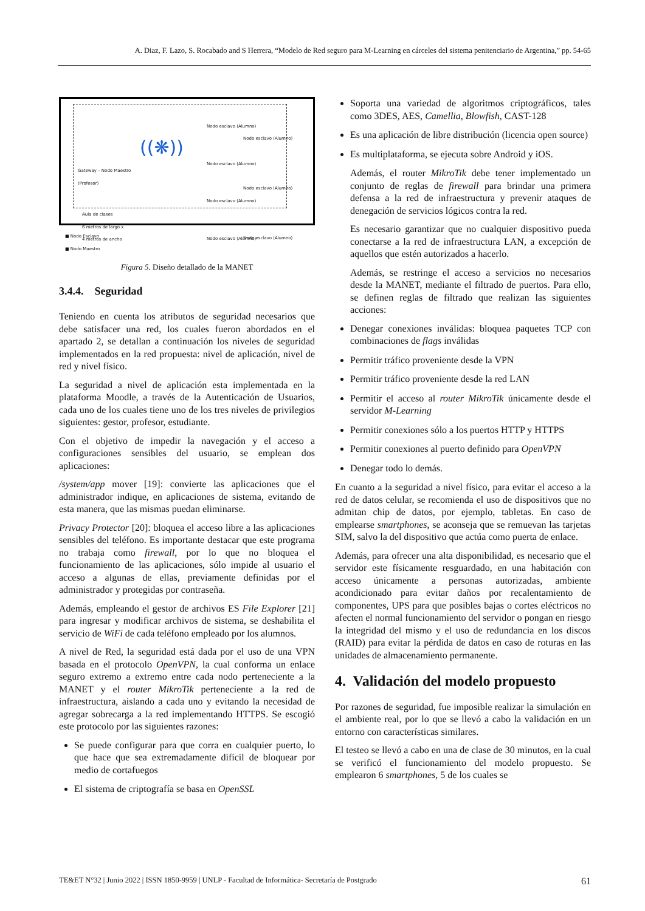A. Diaz, F. Lazo, S. Rocabado and S Herrera, “Modelo de Red seguro para M-Learning en cárceles del sistema penitenciario de Argentina,” pp. 54-65
Gateway – Nodo Maestro
(Profesor)
((❋))
Nodo esclavo (Alumno)
Nodo esclavo (Alumno)
Nodo esclavo (Alumno)
Nodo esclavo (Alumno)
Nodo esclavo (Alumno)
Nodo esclavo (Alumno)
Nodo esclavo (Alumno)
Aula de clases
6 metros de largo x
4 metros de ancho
■ Nodo Esclavo
■ Nodo Maestro
Figura 5. Diseño detallado de la MANET
3.4.4. Seguridad
Teniendo en cuenta los atributos de seguridad necesarios que debe satisfacer una red, los cuales fueron abordados en el apartado 2, se detallan a continuación los niveles de seguridad implementados en la red propuesta: nivel de aplicación, nivel de red y nivel físico.
La seguridad a nivel de aplicación esta implementada en la plataforma Moodle, a través de la Autenticación de Usuarios, cada uno de los cuales tiene uno de los tres niveles de privilegios siguientes: gestor, profesor, estudiante.
Con el objetivo de impedir la navegación y el acceso a configuraciones sensibles del usuario, se emplean dos aplicaciones:
/system/app mover [19]: convierte las aplicaciones que el administrador indique, en aplicaciones de sistema, evitando de esta manera, que las mismas puedan eliminarse.
Privacy Protector [20]: bloquea el acceso libre a las aplicaciones sensibles del teléfono. Es importante destacar que este programa no trabaja como firewall, por lo que no bloquea el funcionamiento de las aplicaciones, sólo impide al usuario el acceso a algunas de ellas, previamente definidas por el administrador y protegidas por contraseña.
Además, empleando el gestor de archivos ES File Explorer [21] para ingresar y modificar archivos de sistema, se deshabilita el servicio de WiFi de cada teléfono empleado por los alumnos.
A nivel de Red, la seguridad está dada por el uso de una VPN basada en el protocolo OpenVPN, la cual conforma un enlace seguro extremo a extremo entre cada nodo perteneciente a la MANET y el router MikroTik perteneciente a la red de infraestructura, aislando a cada uno y evitando la necesidad de agregar sobrecarga a la red implementando HTTPS. Se escogió este protocolo por las siguientes razones:
Se puede configurar para que corra en cualquier puerto, lo que hace que sea extremadamente difícil de bloquear por medio de cortafuegos
El sistema de criptografía se basa en OpenSSL
Soporta una variedad de algoritmos criptográficos, tales como 3DES, AES, Camellia, Blowfish, CAST-128
Es una aplicación de libre distribución (licencia open source)
Es multiplataforma, se ejecuta sobre Android y iOS.
Además, el router MikroTik debe tener implementado un conjunto de reglas de firewall para brindar una primera defensa a la red de infraestructura y prevenir ataques de denegación de servicios lógicos contra la red.
Es necesario garantizar que no cualquier dispositivo pueda conectarse a la red de infraestructura LAN, a excepción de aquellos que estén autorizados a hacerlo.
Además, se restringe el acceso a servicios no necesarios desde la MANET, mediante el filtrado de puertos. Para ello, se definen reglas de filtrado que realizan las siguientes acciones:
Denegar conexiones inválidas: bloquea paquetes TCP con combinaciones de flags inválidas
Permitir tráfico proveniente desde la VPN
Permitir tráfico proveniente desde la red LAN
Permitir el acceso al router MikroTik únicamente desde el servidor M-Learning
Permitir conexiones sólo a los puertos HTTP y HTTPS
Permitir conexiones al puerto definido para OpenVPN
Denegar todo lo demás.
En cuanto a la seguridad a nivel físico, para evitar el acceso a la red de datos celular, se recomienda el uso de dispositivos que no admitan chip de datos, por ejemplo, tabletas. En caso de emplearse smartphones, se aconseja que se remuevan las tarjetas SIM, salvo la del dispositivo que actúa como puerta de enlace.
Además, para ofrecer una alta disponibilidad, es necesario que el servidor este físicamente resguardado, en una habitación con acceso únicamente a personas autorizadas, ambiente acondicionado para evitar daños por recalentamiento de componentes, UPS para que posibles bajas o cortes eléctricos no afecten el normal funcionamiento del servidor o pongan en riesgo la integridad del mismo y el uso de redundancia en los discos (RAID) para evitar la pérdida de datos en caso de roturas en las unidades de almacenamiento permanente.
4. Validación del modelo propuesto
Por razones de seguridad, fue imposible realizar la simulación en el ambiente real, por lo que se llevó a cabo la validación en un entorno con características similares.
El testeo se llevó a cabo en una de clase de 30 minutos, en la cual se verificó el funcionamiento del modelo propuesto. Se emplearon 6 smartphones, 5 de los cuales se
TE&ET N°32 | Junio 2022 | ISSN 1850-9959 | UNLP - Facultad de Informática- Secretaría de Postgrado 61